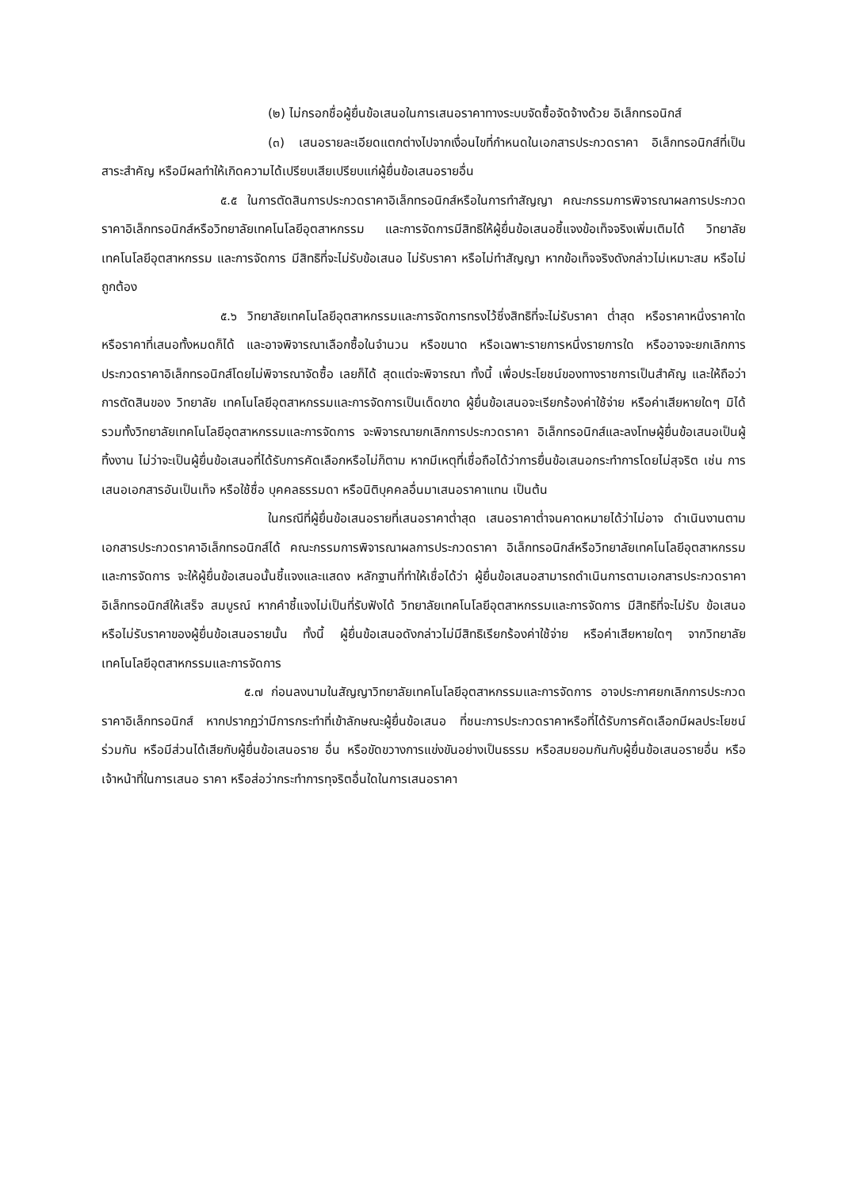(๒) ไม่กรอกชื่อผู้ยื่นข้อเสนอในการเสนอราคาทางระบบจัดซื้อจัดจ้างด้วย อิเล็กทรอนิกส์
(๓) เสนอรายละเอียดแตกต่างไปจากเงื่อนไขที่กำหนดในเอกสารประกวดราคา อิเล็กทรอนิกส์ที่เป็นสาระสำคัญ หรือมีผลทำให้เกิดความได้เปรียบเสียเปรียบแก่ผู้ยื่นข้อเสนอรายอื่น
๕.๕ ในการตัดสินการประกวดราคาอิเล็กทรอนิกส์หรือในการทำสัญญา คณะกรรมการพิจารณาผลการประกวดราคาอิเล็กทรอนิกส์หรือวิทยาลัยเทคโนโลยีอุตสาหกรรม และการจัดการมีสิทธิให้ผู้ยื่นข้อเสนอชี้แจงข้อเท็จจริงเพิ่มเติมได้ วิทยาลัยเทคโนโลยีอุตสาหกรรม และการจัดการ มีสิทธิที่จะไม่รับข้อเสนอ ไม่รับราคา หรือไม่ทำสัญญา หากข้อเท็จจริงดังกล่าวไม่เหมาะสม หรือไม่ถูกต้อง
๕.๖ วิทยาลัยเทคโนโลยีอุตสาหกรรมและการจัดการทรงไว้ซึ่งสิทธิที่จะไม่รับราคา ต่ำสุด หรือราคาหนึ่งราคาใด หรือราคาที่เสนอทั้งหมดก็ได้ และอาจพิจารณาเลือกซื้อในจำนวน หรือขนาด หรือเฉพาะรายการหนึ่งรายการใด หรืออาจจะยกเลิกการประกวดราคาอิเล็กทรอนิกส์โดยไม่พิจารณาจัดซื้อ เลยก็ได้ สุดแต่จะพิจารณา ทั้งนี้ เพื่อประโยชน์ของทางราชการเป็นสำคัญ และให้ถือว่าการตัดสินของ วิทยาลัย เทคโนโลยีอุตสาหกรรมและการจัดการเป็นเด็ดขาด ผู้ยื่นข้อเสนอจะเรียกร้องค่าใช้จ่าย หรือค่าเสียหายใดๆ มิได้ รวมทั้งวิทยาลัยเทคโนโลยีอุตสาหกรรมและการจัดการ จะพิจารณายกเลิกการประกวดราคา อิเล็กทรอนิกส์และลงโทษผู้ยื่นข้อเสนอเป็นผู้ทิ้งงาน ไม่ว่าจะเป็นผู้ยื่นข้อเสนอที่ได้รับการคัดเลือกหรือไม่ก็ตาม หากมีเหตุที่เชื่อถือได้ว่าการยื่นข้อเสนอกระทำการโดยไม่สุจริต เช่น การเสนอเอกสารอันเป็นเท็จ หรือใช้ชื่อ บุคคลธรรมดา หรือนิติบุคคลอื่นมาเสนอราคาแทน เป็นต้น
ในกรณีที่ผู้ยื่นข้อเสนอรายที่เสนอราคาต่ำสุด เสนอราคาต่ำจนคาดหมายได้ว่าไม่อาจ ดำเนินงานตามเอกสารประกวดราคาอิเล็กทรอนิกส์ได้ คณะกรรมการพิจารณาผลการประกวดราคา อิเล็กทรอนิกส์หรือวิทยาลัยเทคโนโลยีอุตสาหกรรมและการจัดการ จะให้ผู้ยื่นข้อเสนอนั้นชี้แจงและแสดง หลักฐานที่ทำให้เชื่อได้ว่า ผู้ยื่นข้อเสนอสามารถดำเนินการตามเอกสารประกวดราคาอิเล็กทรอนิกส์ให้เสร็จ สมบูรณ์ หากคำชี้แจงไม่เป็นที่รับฟังได้ วิทยาลัยเทคโนโลยีอุตสาหกรรมและการจัดการ มีสิทธิที่จะไม่รับ ข้อเสนอหรือไม่รับราคาของผู้ยื่นข้อเสนอรายนั้น ทั้งนี้ ผู้ยื่นข้อเสนอดังกล่าวไม่มีสิทธิเรียกร้องค่าใช้จ่าย หรือค่าเสียหายใดๆ จากวิทยาลัยเทคโนโลยีอุตสาหกรรมและการจัดการ
๕.๗ ก่อนลงนามในสัญญาวิทยาลัยเทคโนโลยีอุตสาหกรรมและการจัดการ อาจประกาศยกเลิกการประกวดราคาอิเล็กทรอนิกส์ หากปรากฏว่ามีการกระทำที่เข้าลักษณะผู้ยื่นข้อเสนอ ที่ชนะการประกวดราคาหรือที่ได้รับการคัดเลือกมีผลประโยชน์ร่วมกัน หรือมีส่วนได้เสียกับผู้ยื่นข้อเสนอราย อื่น หรือขัดขวางการแข่งขันอย่างเป็นธรรม หรือสมยอมกันกับผู้ยื่นข้อเสนอรายอื่น หรือเจ้าหน้าที่ในการเสนอ ราคา หรือส่อว่ากระทำการทุจริตอื่นใดในการเสนอราคา